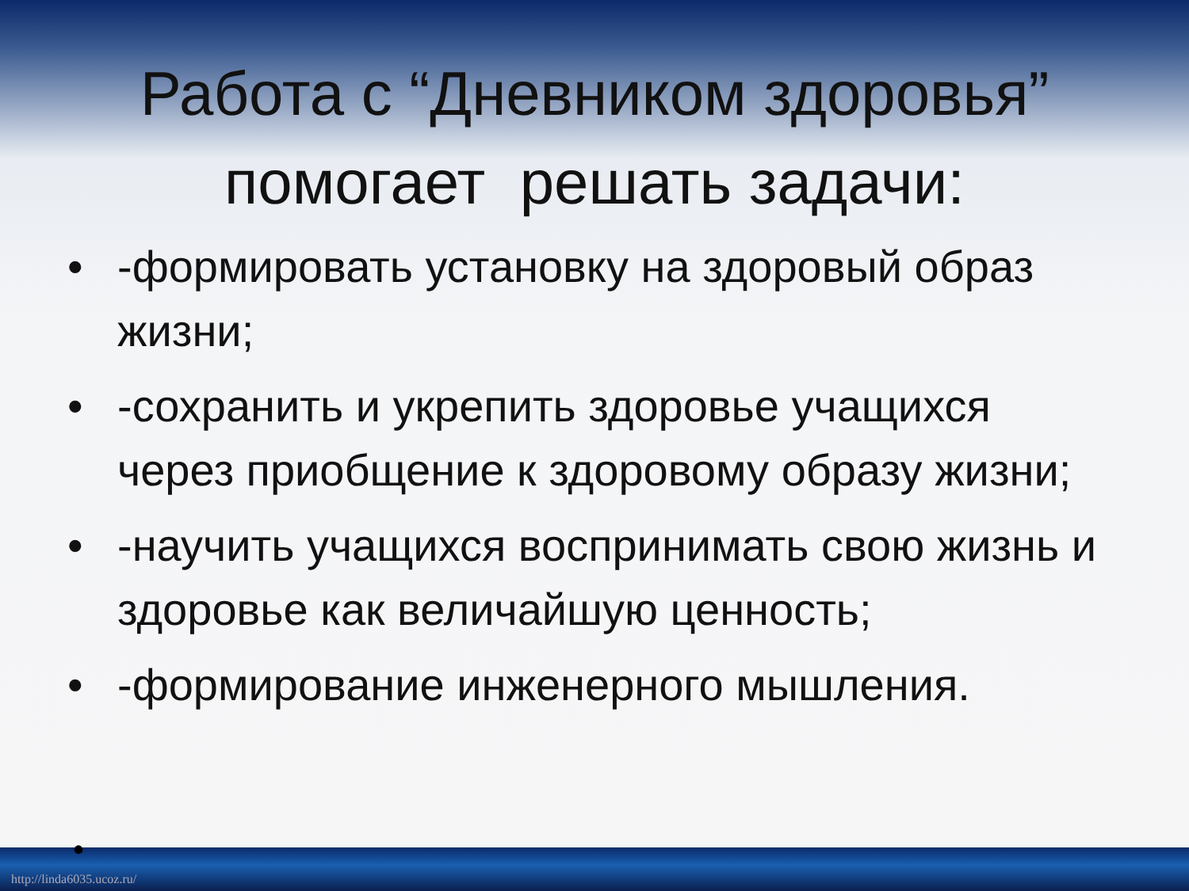Работа с “Дневником здоровья”
помогает решать задачи:
• -формировать установку на здоровый образ жизни;
• -сохранить и укрепить здоровье учащихся через приобщение к здоровому образу жизни;
• -научить учащихся воспринимать свою жизнь и здоровье как величайшую ценность;
• -формирование инженерного мышления.
•
http://linda6035.ucoz.ru/